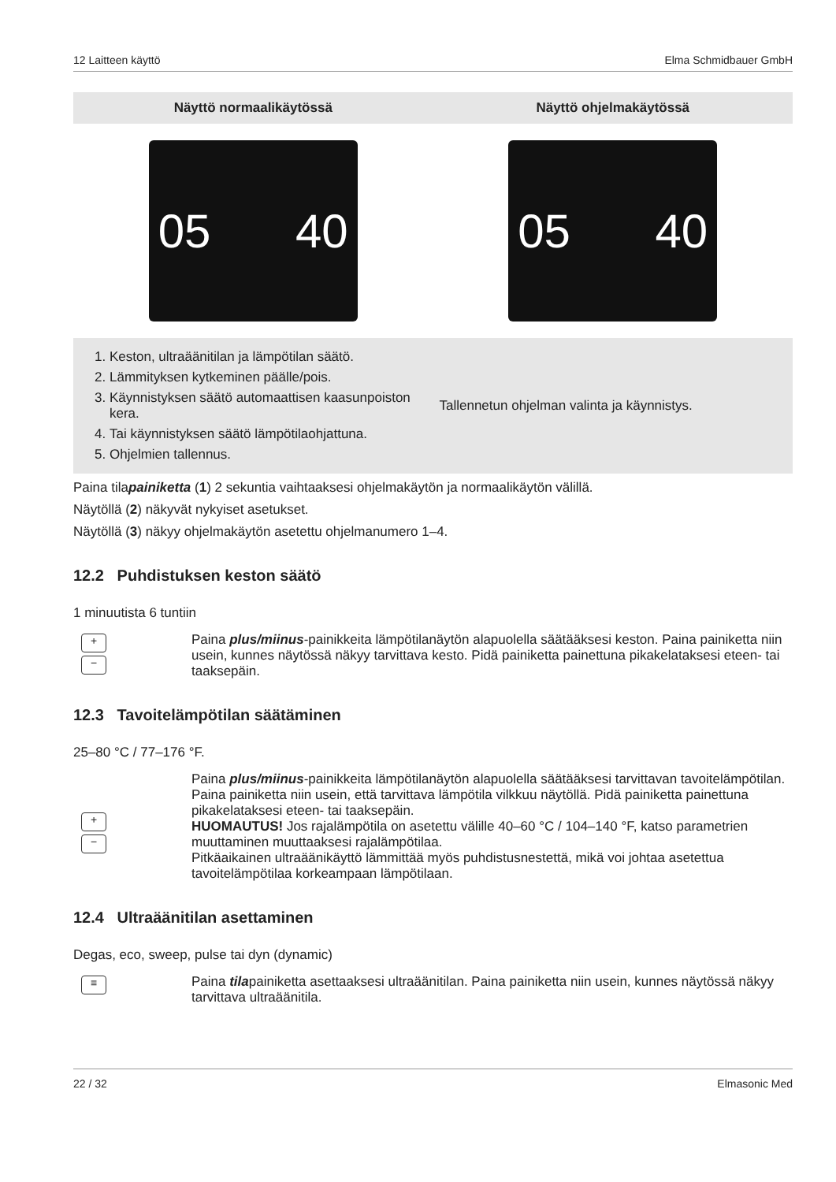12 Laitteen käyttö Elma Schmidbauer GmbH
| Näyttö normaalikäytössä | Näyttö ohjelmakäytössä |
| --- | --- |
| 05 40 | 05 40 |
| 1. Keston, ultraäänitilan ja lämpötilan säätö. 2. Lämmityksen kytkeminen päälle/pois. 3. Käynnistyksen säätö automaattisen kaasunpoiston kera. 4. Tai käynnistyksen säätö lämpötilaohjattuna. 5. Ohjelmien tallennus. | Tallennetun ohjelman valinta ja käynnistys. |
Paina tilapainiketta (1) 2 sekuntia vaihtaaksesi ohjelmakäytön ja normaalikäytön välillä.
Näytöllä (2) näkyvät nykyiset asetukset.
Näytöllä (3) näkyy ohjelmakäytön asetettu ohjelmanumero 1–4.
12.2 Puhdistuksen keston säätö
1 minuutista 6 tuntiin
+
−
Paina plus/miinus-painikkeita lämpötilanäytön alapuolella säätääksesi keston. Paina painiketta niin usein, kunnes näytössä näkyy tarvittava kesto. Pidä painiketta painettuna pikakelataksesi eteen- tai taaksepäin.
12.3 Tavoitelämpötilan säätäminen
25–80 °C / 77–176 °F.
+
−
Paina plus/miinus-painikkeita lämpötilanäytön alapuolella säätääksesi tarvittavan tavoitelämpötilan. Paina painiketta niin usein, että tarvittava lämpötila vilkkuu näytöllä. Pidä painiketta painettuna pikakelataksesi eteen- tai taaksepäin.
HUOMAUTUS! Jos rajalämpötila on asetettu välille 40–60 °C / 104–140 °F, katso parametrien muuttaminen muuttaaksesi rajalämpötilaa.
Pitkäaikainen ultraäänikäyttö lämmittää myös puhdistusnestettä, mikä voi johtaa asetettua tavoitelämpötilaa korkeampaan lämpötilaan.
12.4 Ultraäänitilan asettaminen
Degas, eco, sweep, pulse tai dyn (dynamic)
≡
Paina tilapainiketta asettaaksesi ultraäänitilan. Paina painiketta niin usein, kunnes näytössä näkyy tarvittava ultraäänitila.
22 / 32 Elmasonic Med